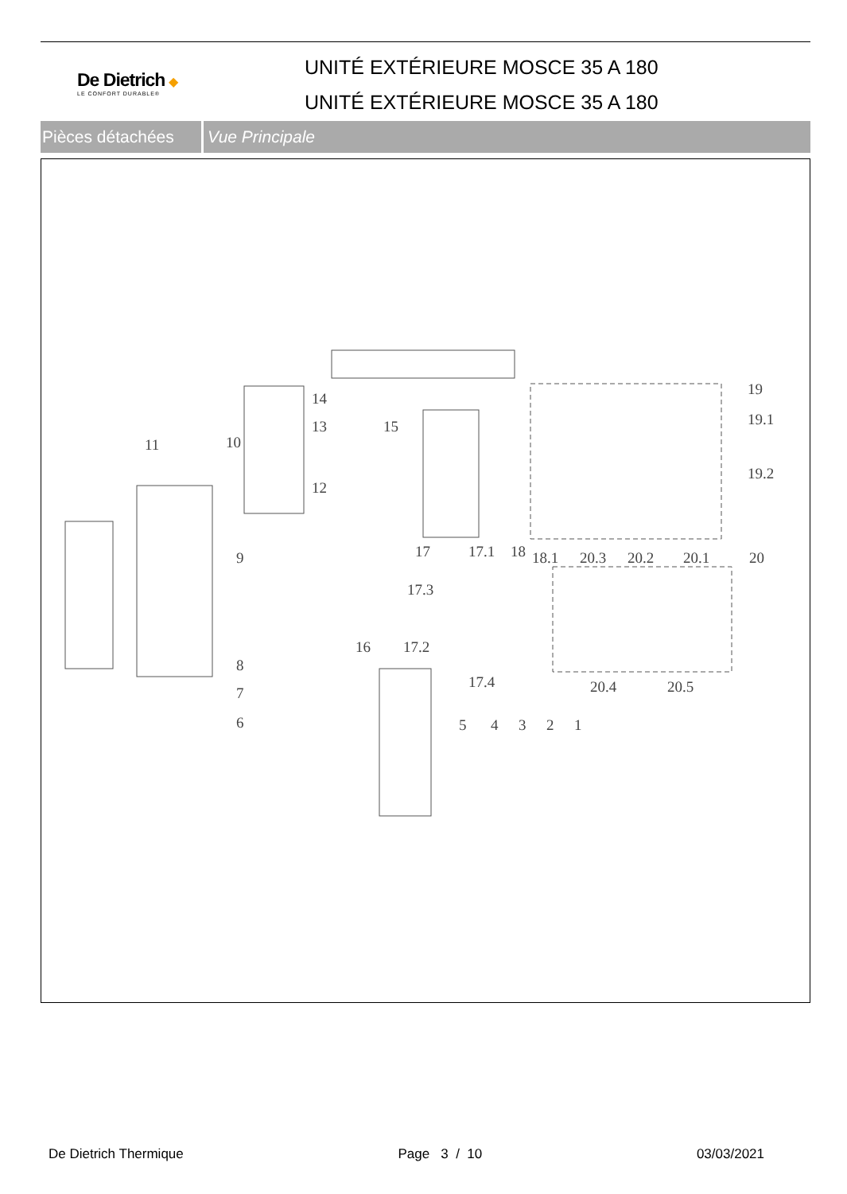De Dietrich ◆
LE CONFORT DURABLE®
UNITÉ EXTÉRIEURE MOSCE 35 A 180
UNITÉ EXTÉRIEURE MOSCE 35 A 180
Pièces détachées
Vue Principale
14
13 15
10 11
12
19
19.1
19.2
17 17.1 18 18.1 20.3 20.2 20.1 20 9
17.3
16 17.2
8
17.4 20.4 20.5 7
6 5 4 3 2 1
De Dietrich Thermique Page 3 / 10 03/03/2021